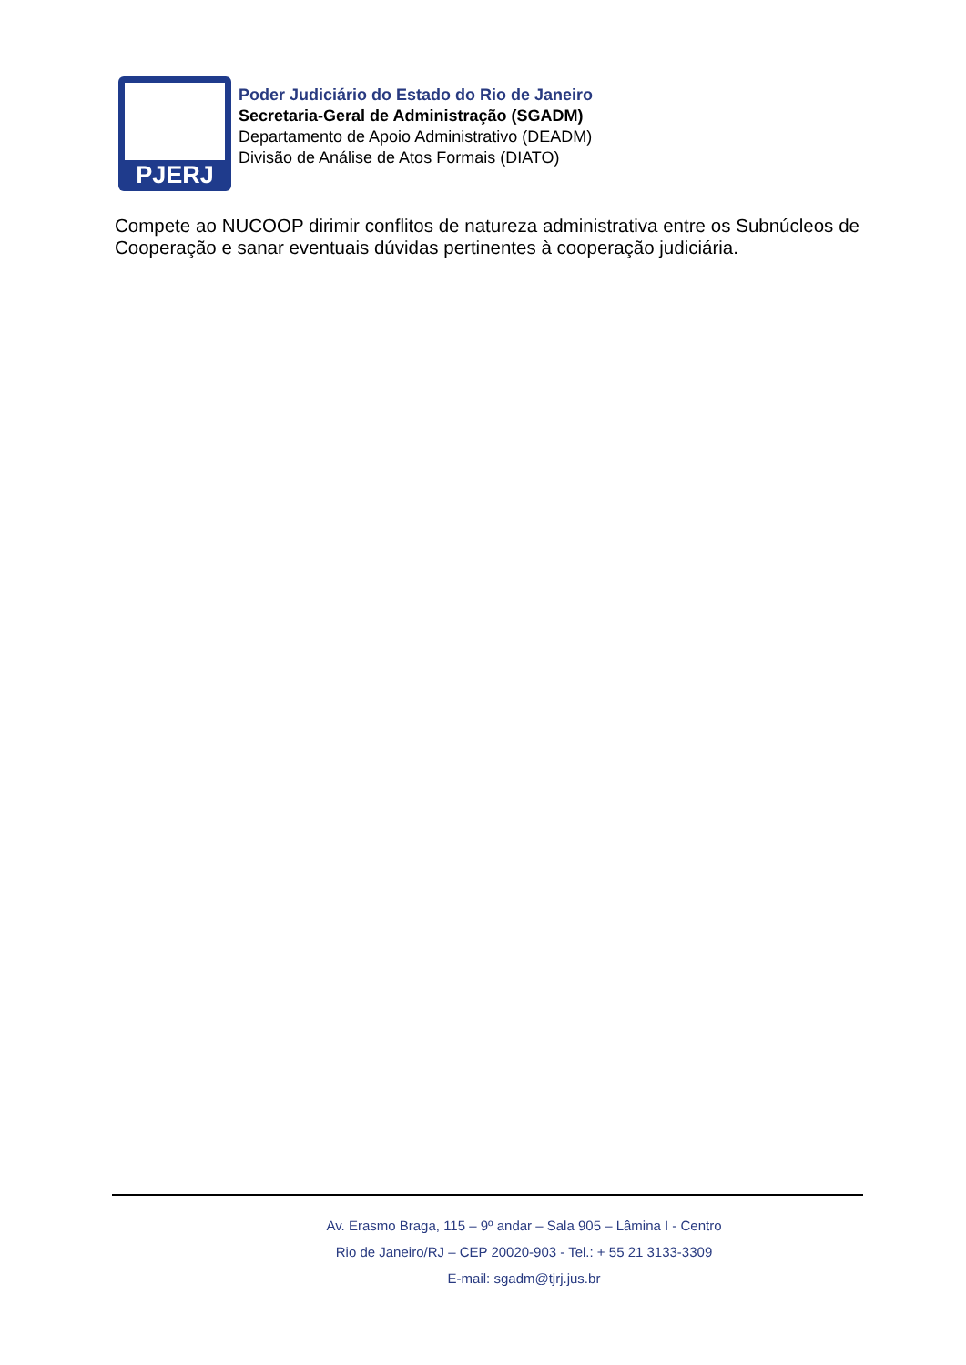PJERJ
Poder Judiciário do Estado do Rio de Janeiro
Secretaria-Geral de Administração (SGADM)
Departamento de Apoio Administrativo (DEADM)
Divisão de Análise de Atos Formais (DIATO)
Compete ao NUCOOP dirimir conflitos de natureza administrativa entre os Subnúcleos de Cooperação e sanar eventuais dúvidas pertinentes à cooperação judiciária.
Av. Erasmo Braga, 115 – 9º andar – Sala 905 – Lâmina I - Centro
Rio de Janeiro/RJ – CEP 20020-903 - Tel.: + 55 21 3133-3309
E-mail: sgadm@tjrj.jus.br